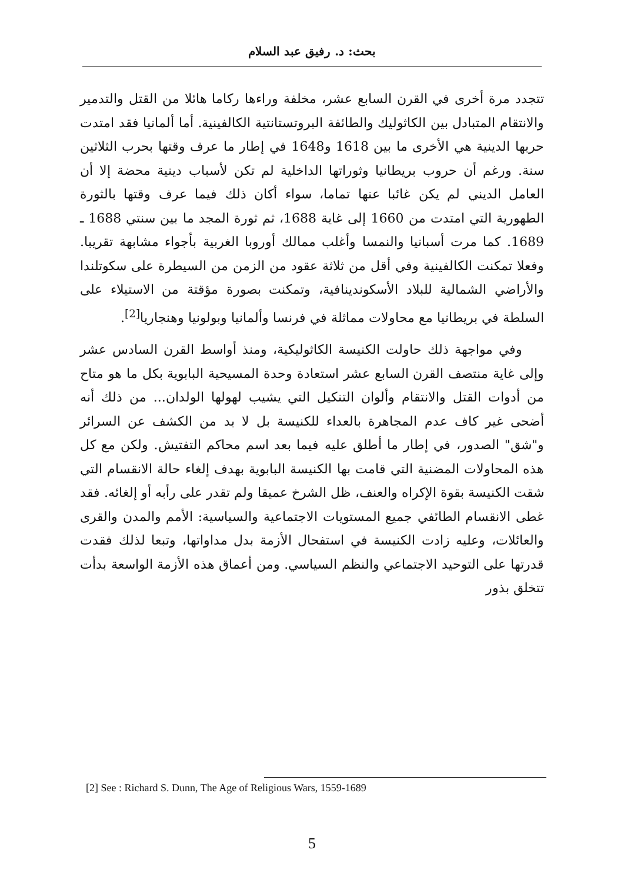بحث: د. رفيق عبد السلام
تتجدد مرة أخرى في القرن السابع عشر، مخلفة وراءها ركاما هائلا من القتل والتدمير والانتقام المتبادل بين الكاثوليك والطائفة البروتستانتية الكالفينية. أما ألمانيا فقد امتدت حربها الدينية هي الأخرى ما بين 1618 و1648 في إطار ما عرف وقتها بحرب الثلاثين سنة. ورغم أن حروب بريطانيا وثوراتها الداخلية لم تكن لأسباب دينية محضة إلا أن العامل الديني لم يكن غائبا عنها تماما، سواء أكان ذلك فيما عرف وقتها بالثورة الطهورية التي امتدت من 1660 إلى غاية 1688، ثم ثورة المجد ما بين سنتي 1688 ـ 1689. كما مرت أسبانيا والنمسا وأغلب ممالك أوروبا الغربية بأجواء مشابهة تقريبا. وفعلا تمكنت الكالفينية وفي أقل من ثلاثة عقود من الزمن من السيطرة على سكوتلندا والأراضي الشمالية للبلاد الأسكوندينافية، وتمكنت بصورة مؤقتة من الاستيلاء على السلطة في بريطانيا مع محاولات مماثلة في فرنسا وألمانيا وبولونيا وهنجاريا<sup>[2]</sup>.
وفي مواجهة ذلك حاولت الكنيسة الكاثوليكية، ومنذ أواسط القرن السادس عشر وإلى غاية منتصف القرن السابع عشر استعادة وحدة المسيحية البابوية بكل ما هو متاح من أدوات القتل والانتقام وألوان التنكيل التي يشيب لهولها الولدان... من ذلك أنه أضحى غير كاف عدم المجاهرة بالعداء للكنيسة بل لا بد من الكشف عن السرائر و"شق" الصدور، في إطار ما أطلق عليه فيما بعد اسم محاكم التفتيش. ولكن مع كل هذه المحاولات المضنية التي قامت بها الكنيسة البابوية بهدف إلغاء حالة الانقسام التي شقت الكنيسة بقوة الإكراه والعنف، ظل الشرخ عميقا ولم تقدر على رأبه أو إلغائه. فقد غطى الانقسام الطائفي جميع المستويات الاجتماعية والسياسية: الأمم والمدن والقرى والعائلات، وعليه زادت الكنيسة في استفحال الأزمة بدل مداواتها، وتبعا لذلك فقدت قدرتها على التوحيد الاجتماعي والنظم السياسي. ومن أعماق هذه الأزمة الواسعة بدأت تتخلق بذور
[2] See : Richard S. Dunn, The Age of Religious Wars, 1559-1689
5